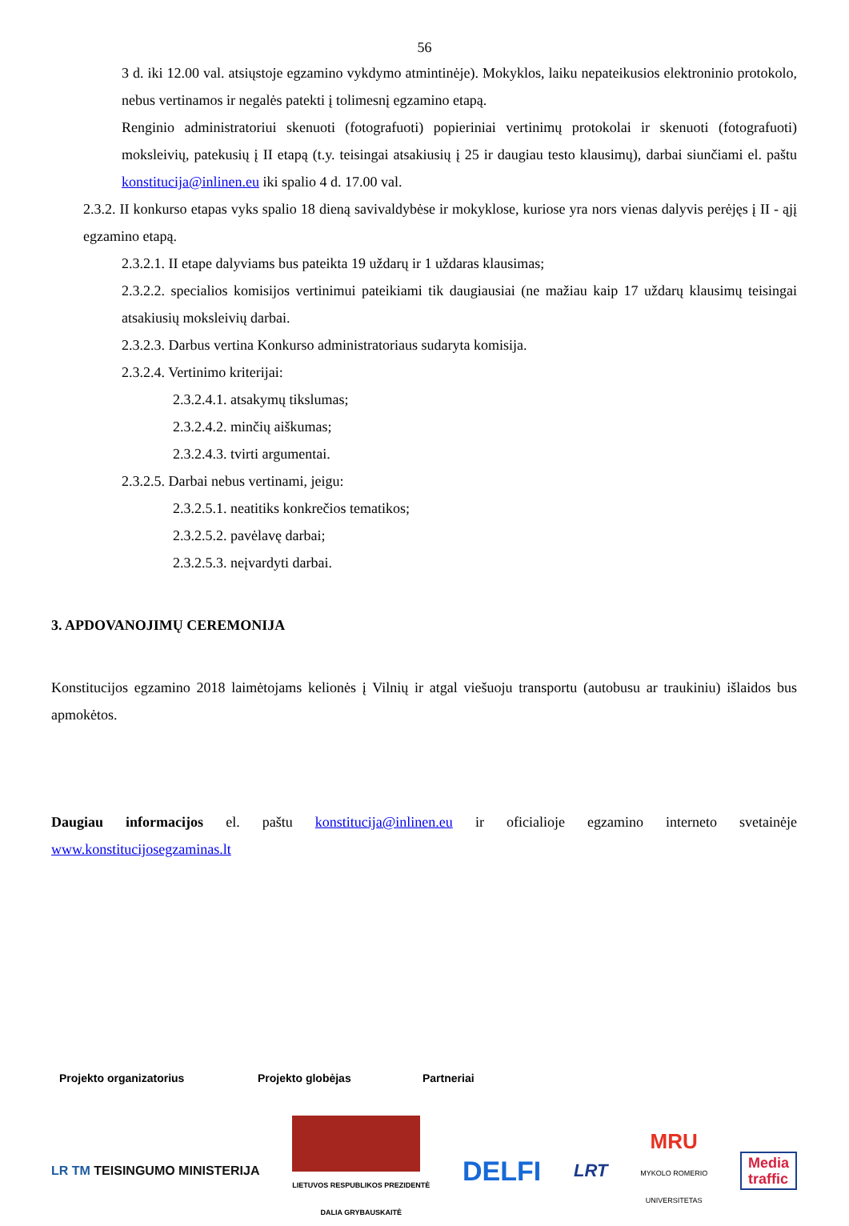56
3 d. iki 12.00 val. atsiųstoje egzamino vykdymo atmintinėje). Mokyklos, laiku nepateikusios elektroninio protokolo, nebus vertinamos ir negalės patekti į tolimesnį egzamino etapą.
Renginio administratoriui skenuoti (fotografuoti) popieriniai vertinimų protokolai ir skenuoti (fotografuoti) moksleivių, patekusių į II etapą (t.y. teisingai atsakiusių į 25 ir daugiau testo klausimų), darbai siunčiami el. paštu konstitucija@inlinen.eu iki spalio 4 d. 17.00 val.
2.3.2. II konkurso etapas vyks spalio 18 dieną savivaldybėse ir mokyklose, kuriose yra nors vienas dalyvis perėjęs į II - ąjį egzamino etapą.
2.3.2.1. II etape dalyviams bus pateikta 19 uždarų ir 1 uždaras klausimas;
2.3.2.2. specialios komisijos vertinimui pateikiami tik daugiausiai (ne mažiau kaip 17 uždarų klausimų teisingai atsakiusių moksleivių darbai.
2.3.2.3. Darbus vertina Konkurso administratoriaus sudaryta komisija.
2.3.2.4. Vertinimo kriterijai:
2.3.2.4.1. atsakymų tikslumas;
2.3.2.4.2. minčių aiškumas;
2.3.2.4.3. tvirti argumentai.
2.3.2.5. Darbai nebus vertinami, jeigu:
2.3.2.5.1. neatitiks konkrečios tematikos;
2.3.2.5.2. pavėlavę darbai;
2.3.2.5.3. neįvardyti darbai.
3. APDOVANOJIMŲ CEREMONIJA
Konstitucijos egzamino 2018 laimėtojams kelionės į Vilnių ir atgal viešuoju transportu (autobusu ar traukiniu) išlaidos bus apmokėtos.
Daugiau informacijos el. paštu konstitucija@inlinen.eu ir oficialioje egzamino interneto svetainėje www.konstitucijosegzaminas.lt
Projekto organizatorius Projekto globėjas Partneriai
LR TM TEISINGUMO MINISTERIJA
LIETUVOS RESPUBLIKOS PREZIDENTĖ
DALIA GRYBAUSKAITĖ
DELFI
LRT
MRU
MYKOLO ROMERIO
UNIVERSITETAS
Media
traffic